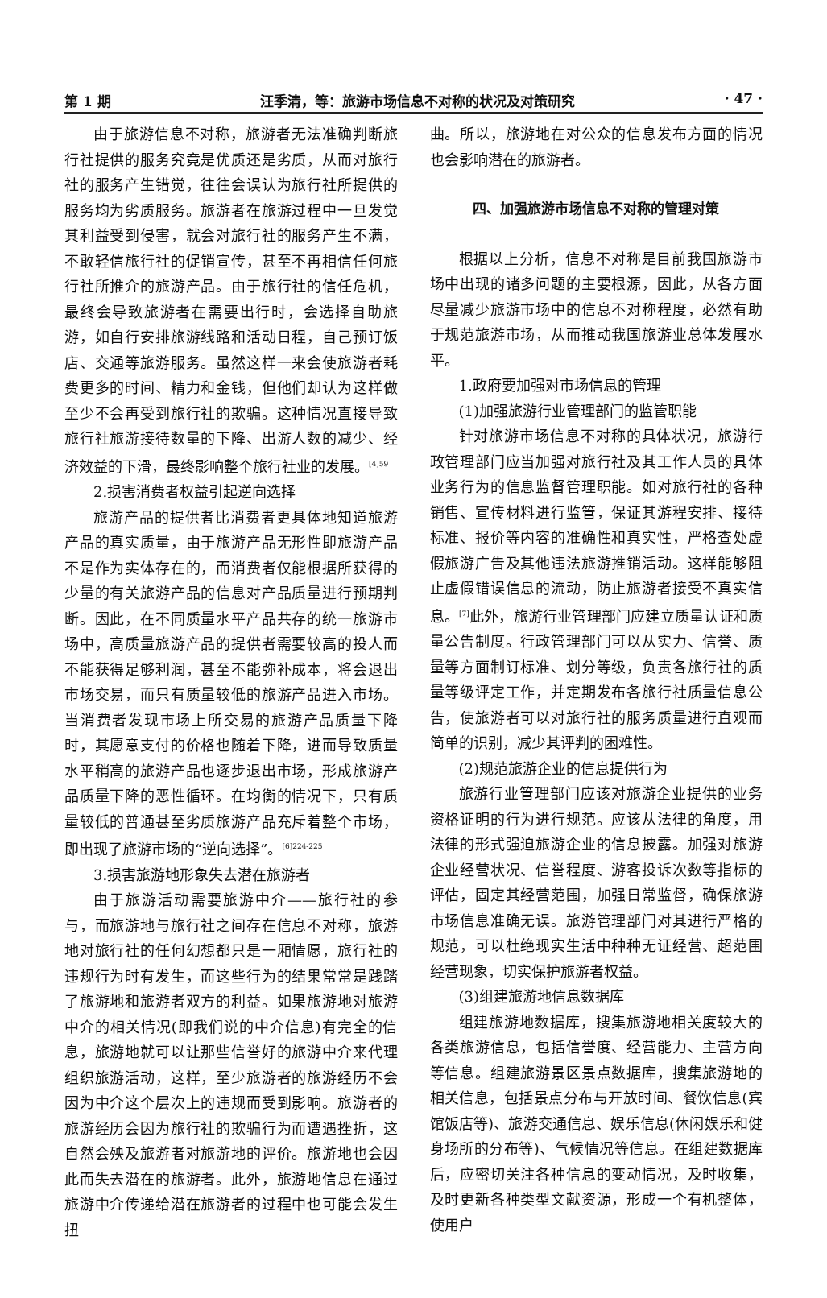第 1 期 汪季清，等：旅游市场信息不对称的状况及对策研究 · 47 ·
由于旅游信息不对称，旅游者无法准确判断旅行社提供的服务究竟是优质还是劣质，从而对旅行社的服务产生错觉，往往会误认为旅行社所提供的服务均为劣质服务。旅游者在旅游过程中一旦发觉其利益受到侵害，就会对旅行社的服务产生不满，不敢轻信旅行社的促销宣传，甚至不再相信任何旅行社所推介的旅游产品。由于旅行社的信任危机，最终会导致旅游者在需要出行时，会选择自助旅游，如自行安排旅游线路和活动日程，自己预订饭店、交通等旅游服务。虽然这样一来会使旅游者耗费更多的时间、精力和金钱，但他们却认为这样做至少不会再受到旅行社的欺骗。这种情况直接导致旅行社旅游接待数量的下降、出游人数的减少、经济效益的下滑，最终影响整个旅行社业的发展。<sup>[4]59</sup>
2.损害消费者权益引起逆向选择
旅游产品的提供者比消费者更具体地知道旅游产品的真实质量，由于旅游产品无形性即旅游产品不是作为实体存在的，而消费者仅能根据所获得的少量的有关旅游产品的信息对产品质量进行预期判断。因此，在不同质量水平产品共存的统一旅游市场中，高质量旅游产品的提供者需要较高的投人而不能获得足够利润，甚至不能弥补成本，将会退出市场交易，而只有质量较低的旅游产品进入市场。当消费者发现市场上所交易的旅游产品质量下降时，其愿意支付的价格也随着下降，进而导致质量水平稍高的旅游产品也逐步退出市场，形成旅游产品质量下降的恶性循环。在均衡的情况下，只有质量较低的普通甚至劣质旅游产品充斥着整个市场，即出现了旅游市场的“逆向选择”。<sup>[6]224-225</sup>
3.损害旅游地形象失去潜在旅游者
由于旅游活动需要旅游中介——旅行社的参与，而旅游地与旅行社之间存在信息不对称，旅游地对旅行社的任何幻想都只是一厢情愿，旅行社的违规行为时有发生，而这些行为的结果常常是践踏了旅游地和旅游者双方的利益。如果旅游地对旅游中介的相关情况(即我们说的中介信息)有完全的信息，旅游地就可以让那些信誉好的旅游中介来代理组织旅游活动，这样，至少旅游者的旅游经历不会因为中介这个层次上的违规而受到影响。旅游者的旅游经历会因为旅行社的欺骗行为而遭遇挫折，这自然会殃及旅游者对旅游地的评价。旅游地也会因此而失去潜在的旅游者。此外，旅游地信息在通过旅游中介传递给潜在旅游者的过程中也可能会发生扭
曲。所以，旅游地在对公众的信息发布方面的情况也会影响潜在的旅游者。
四、加强旅游市场信息不对称的管理对策
根据以上分析，信息不对称是目前我国旅游市场中出现的诸多问题的主要根源，因此，从各方面尽量减少旅游市场中的信息不对称程度，必然有助于规范旅游市场，从而推动我国旅游业总体发展水平。
1.政府要加强对市场信息的管理
(1)加强旅游行业管理部门的监管职能
针对旅游市场信息不对称的具体状况，旅游行政管理部门应当加强对旅行社及其工作人员的具体业务行为的信息监督管理职能。如对旅行社的各种销售、宣传材料进行监管，保证其游程安排、接待标准、报价等内容的准确性和真实性，严格查处虚假旅游广告及其他违法旅游推销活动。这样能够阻止虚假错误信息的流动，防止旅游者接受不真实信息。<sup>[7]</sup>此外，旅游行业管理部门应建立质量认证和质量公告制度。行政管理部门可以从实力、信誉、质量等方面制订标准、划分等级，负责各旅行社的质量等级评定工作，并定期发布各旅行社质量信息公告，使旅游者可以对旅行社的服务质量进行直观而简单的识别，减少其评判的困难性。
(2)规范旅游企业的信息提供行为
旅游行业管理部门应该对旅游企业提供的业务资格证明的行为进行规范。应该从法律的角度，用法律的形式强迫旅游企业的信息披露。加强对旅游企业经营状况、信誉程度、游客投诉次数等指标的评估，固定其经营范围，加强日常监督，确保旅游市场信息准确无误。旅游管理部门对其进行严格的规范，可以杜绝现实生活中种种无证经营、超范围经营现象，切实保护旅游者权益。
(3)组建旅游地信息数据库
组建旅游地数据库，搜集旅游地相关度较大的各类旅游信息，包括信誉度、经营能力、主营方向等信息。组建旅游景区景点数据库，搜集旅游地的相关信息，包括景点分布与开放时间、餐饮信息(宾馆饭店等)、旅游交通信息、娱乐信息(休闲娱乐和健身场所的分布等)、气候情况等信息。在组建数据库后，应密切关注各种信息的变动情况，及时收集，及时更新各种类型文献资源，形成一个有机整体，使用户